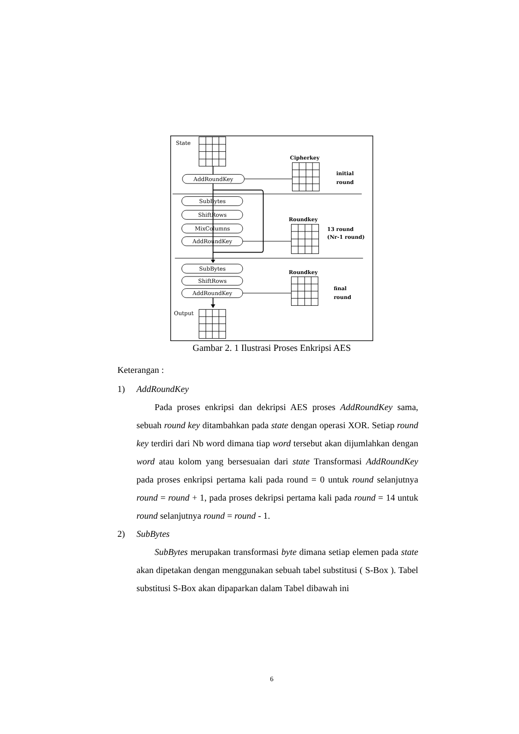State
Output
AddRoundKey
SubBytes
ShiftRows
MixColumns
AddRoundKey
SubBytes
ShiftRows
AddRoundKey
Cipherkey
Roundkey
Roundkey
initial
round
13 round
(Nr-1 round)
final
round
Gambar 2. 1 Ilustrasi Proses Enkripsi AES
Keterangan :
1) AddRoundKey
Pada proses enkripsi dan dekripsi AES proses AddRoundKey sama, sebuah round key ditambahkan pada state dengan operasi XOR. Setiap round key terdiri dari Nb word dimana tiap word tersebut akan dijumlahkan dengan word atau kolom yang bersesuaian dari state Transformasi AddRoundKey pada proses enkripsi pertama kali pada round = 0 untuk round selanjutnya round = round + 1, pada proses dekripsi pertama kali pada round = 14 untuk round selanjutnya round = round - 1.
2) SubBytes
SubBytes merupakan transformasi byte dimana setiap elemen pada state akan dipetakan dengan menggunakan sebuah tabel substitusi ( S-Box ). Tabel substitusi S-Box akan dipaparkan dalam Tabel dibawah ini
6